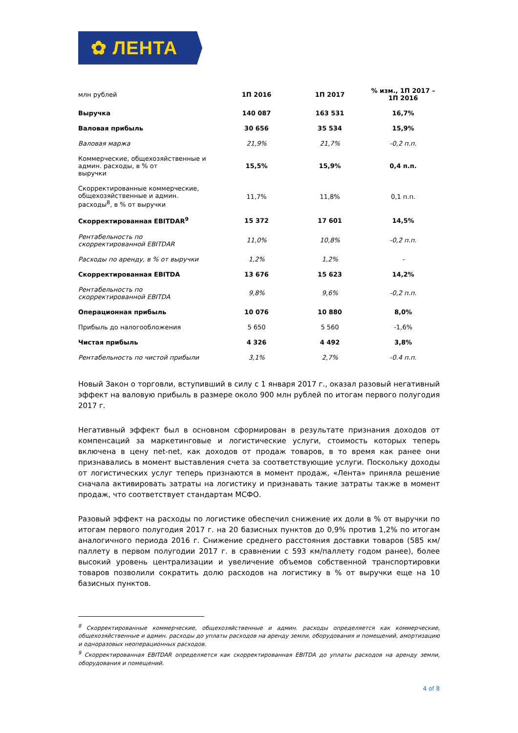✿ ЛЕНТА
| млн рублей | 1П 2016 | 1П 2017 | % изм., 1П 2017 – 1П 2016 |
| --- | --- | --- | --- |
| Выручка | 140 087 | 163 531 | 16,7% |
| Валовая прибыль | 30 656 | 35 534 | 15,9% |
| Валовая маржа | 21,9% | 21,7% | -0,2 п.п. |
| Коммерческие, общехозяйственные и админ. расходы, в % от выручки | 15,5% | 15,9% | 0,4 п.п. |
| Скорректированные коммерческие, общехозяйственные и админ. расходы<sup>8</sup>, в % от выручки | 11,7% | 11,8% | 0,1 п.п. |
| Скорректированная EBITDAR<sup>9</sup> | 15 372 | 17 601 | 14,5% |
| Рентабельность по скорректированной EBITDAR | 11,0% | 10,8% | -0,2 п.п. |
| Расходы по аренду, в % от выручки | 1,2% | 1,2% | - |
| Скорректированная EBITDA | 13 676 | 15 623 | 14,2% |
| Рентабельность по скорректированной EBITDA | 9,8% | 9,6% | -0,2 п.п. |
| Операционная прибыль | 10 076 | 10 880 | 8,0% |
| Прибыль до налогообложения | 5 650 | 5 560 | -1,6% |
| Чистая прибыль | 4 326 | 4 492 | 3,8% |
| Рентабельность по чистой прибыли | 3,1% | 2,7% | -0.4 п.п. |
Новый Закон о торговли, вступивший в силу с 1 января 2017 г., оказал разовый негативный эффект на валовую прибыль в размере около 900 млн рублей по итогам первого полугодия 2017 г.
Негативный эффект был в основном сформирован в результате признания доходов от компенсаций за маркетинговые и логистические услуги, стоимость которых теперь включена в цену net-net, как доходов от продаж товаров, в то время как ранее они признавались в момент выставления счета за соответствующие услуги. Поскольку доходы от логистических услуг теперь признаются в момент продаж, «Лента» приняла решение сначала активировать затраты на логистику и признавать такие затраты также в момент продаж, что соответствует стандартам МСФО.
Разовый эффект на расходы по логистике обеспечил снижение их доли в % от выручки по итогам первого полугодия 2017 г. на 20 базисных пунктов до 0,9% против 1,2% по итогам аналогичного периода 2016 г. Снижение среднего расстояния доставки товаров (585 км/паллету в первом полугодии 2017 г. в сравнении с 593 км/паллету годом ранее), более высокий уровень централизации и увеличение объемов собственной транспортировки товаров позволили сократить долю расходов на логистику в % от выручки еще на 10 базисных пунктов.
<sup>8</sup> Скорректированные коммерческие, общехозяйственные и админ. расходы определяется как коммерческие, общехозяйственные и админ. расходы до уплаты расходов на аренду земли, оборудования и помещений, амортизацию и одноразовых неоперационных расходов.
<sup>9</sup> Скорректированная EBITDAR определяется как скорректированная EBITDA до уплаты расходов на аренду земли, оборудования и помещений.
4 of 8